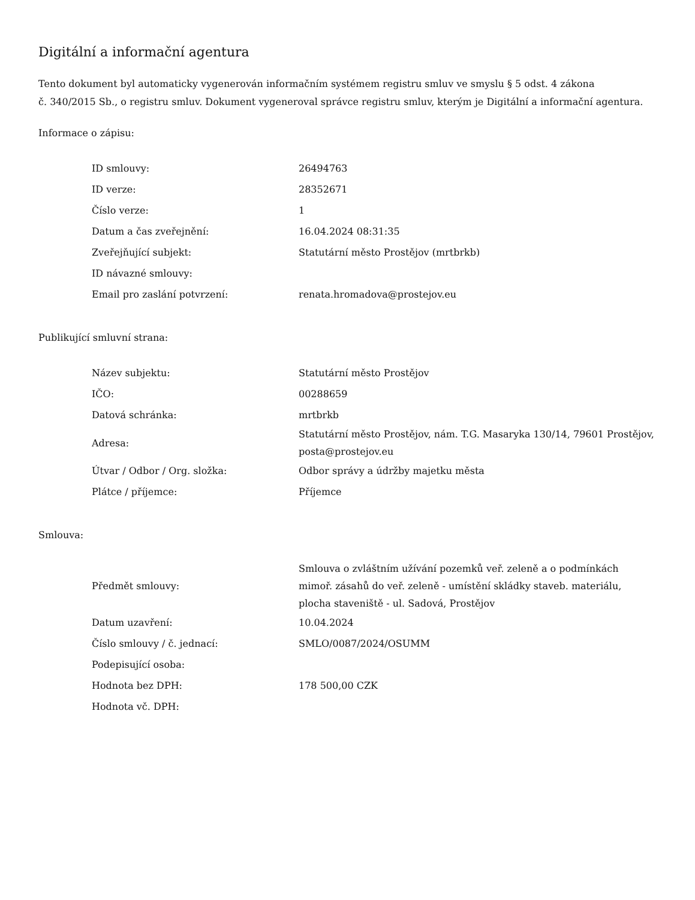Digitální a informační agentura
Tento dokument byl automaticky vygenerován informačním systémem registru smluv ve smyslu § 5 odst. 4 zákona
č. 340/2015 Sb., o registru smluv. Dokument vygeneroval správce registru smluv, kterým je Digitální a informační agentura.
Informace o zápisu:
| ID smlouvy: | 26494763 |
| ID verze: | 28352671 |
| Číslo verze: | 1 |
| Datum a čas zveřejnění: | 16.04.2024 08:31:35 |
| Zveřejňující subjekt: | Statutární město Prostějov (mrtbrkb) |
| ID návazné smlouvy: | |
| Email pro zaslání potvrzení: | renata.hromadova@prostejov.eu |
Publikující smluvní strana:
| Název subjektu: | Statutární město Prostějov |
| IČO: | 00288659 |
| Datová schránka: | mrtbrkb |
| Adresa: | Statutární město Prostějov, nám. T.G. Masaryka 130/14, 79601 Prostějov, posta@prostejov.eu |
| Útvar / Odbor / Org. složka: | Odbor správy a údržby majetku města |
| Plátce / příjemce: | Příjemce |
Smlouva:
| Předmět smlouvy: | Smlouva o zvláštním užívání pozemků veř. zeleně a o podmínkách mimoř. zásahů do veř. zeleně - umístění skládky staveb. materiálu, plocha staveniště - ul. Sadová, Prostějov |
| Datum uzavření: | 10.04.2024 |
| Číslo smlouvy / č. jednací: | SMLO/0087/2024/OSUMM |
| Podepisující osoba: | |
| Hodnota bez DPH: | 178 500,00 CZK |
| Hodnota vč. DPH: | |